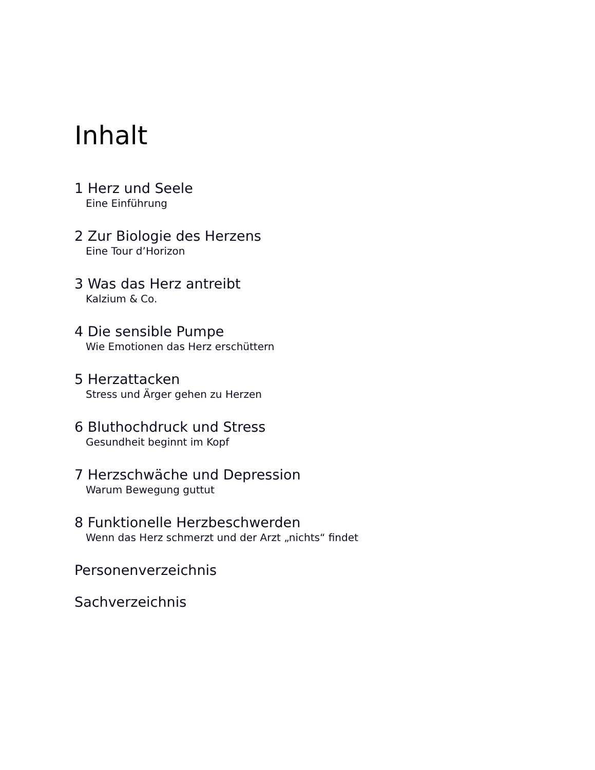Inhalt
1 Herz und Seele
Eine Einführung
2 Zur Biologie des Herzens
Eine Tour d’Horizon
3 Was das Herz antreibt
Kalzium & Co.
4 Die sensible Pumpe
Wie Emotionen das Herz erschüttern
5 Herzattacken
Stress und Ärger gehen zu Herzen
6 Bluthochdruck und Stress
Gesundheit beginnt im Kopf
7 Herzschwäche und Depression
Warum Bewegung guttut
8 Funktionelle Herzbeschwerden
Wenn das Herz schmerzt und der Arzt „nichts“ findet
Personenverzeichnis
Sachverzeichnis